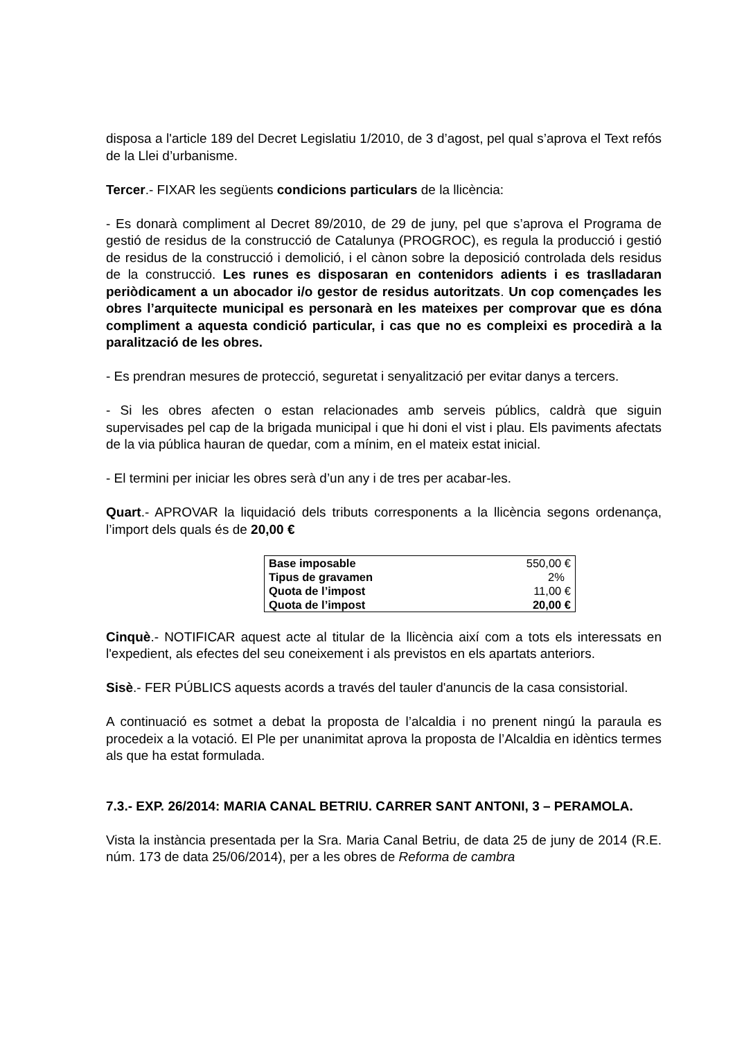disposa a l'article 189 del Decret Legislatiu 1/2010, de 3 d’agost, pel qual s’aprova el Text refós de la Llei d’urbanisme.
Tercer.- FIXAR les següents condicions particulars de la llicència:
- Es donarà compliment al Decret 89/2010, de 29 de juny, pel que s’aprova el Programa de gestió de residus de la construcció de Catalunya (PROGROC), es regula la producció i gestió de residus de la construcció i demolició, i el cànon sobre la deposició controlada dels residus de la construcció. Les runes es disposaran en contenidors adients i es traslladaran periòdicament a un abocador i/o gestor de residus autoritzats. Un cop començades les obres l’arquitecte municipal es personarà en les mateixes per comprovar que es dóna compliment a aquesta condició particular, i cas que no es compleixi es procedirà a la paralització de les obres.
- Es prendran mesures de protecció, seguretat i senyalització per evitar danys a tercers.
- Si les obres afecten o estan relacionades amb serveis públics, caldrà que siguin supervisades pel cap de la brigada municipal i que hi doni el vist i plau. Els paviments afectats de la via pública hauran de quedar, com a mínim, en el mateix estat inicial.
- El termini per iniciar les obres serà d’un any i de tres per acabar-les.
Quart.- APROVAR la liquidació dels tributs corresponents a la llicència segons ordenança, l’import dels quals és de 20,00 €
| Base imposable | 550,00 € |
| Tipus de gravamen | 2% |
| Quota de l’impost | 11,00 € |
| Quota de l’impost | 20,00 € |
Cinquè.- NOTIFICAR aquest acte al titular de la llicència així com a tots els interessats en l'expedient, als efectes del seu coneixement i als previstos en els apartats anteriors.
Sisè.- FER PÚBLICS aquests acords a través del tauler d'anuncis de la casa consistorial.
A continuació es sotmet a debat la proposta de l’alcaldia i no prenent ningú la paraula es procedeix a la votació. El Ple per unanimitat aprova la proposta de l’Alcaldia en idèntics termes als que ha estat formulada.
7.3.- EXP. 26/2014: MARIA CANAL BETRIU. CARRER SANT ANTONI, 3 – PERAMOLA.
Vista la instància presentada per la Sra. Maria Canal Betriu, de data 25 de juny de 2014 (R.E. núm. 173 de data 25/06/2014), per a les obres de Reforma de cambra